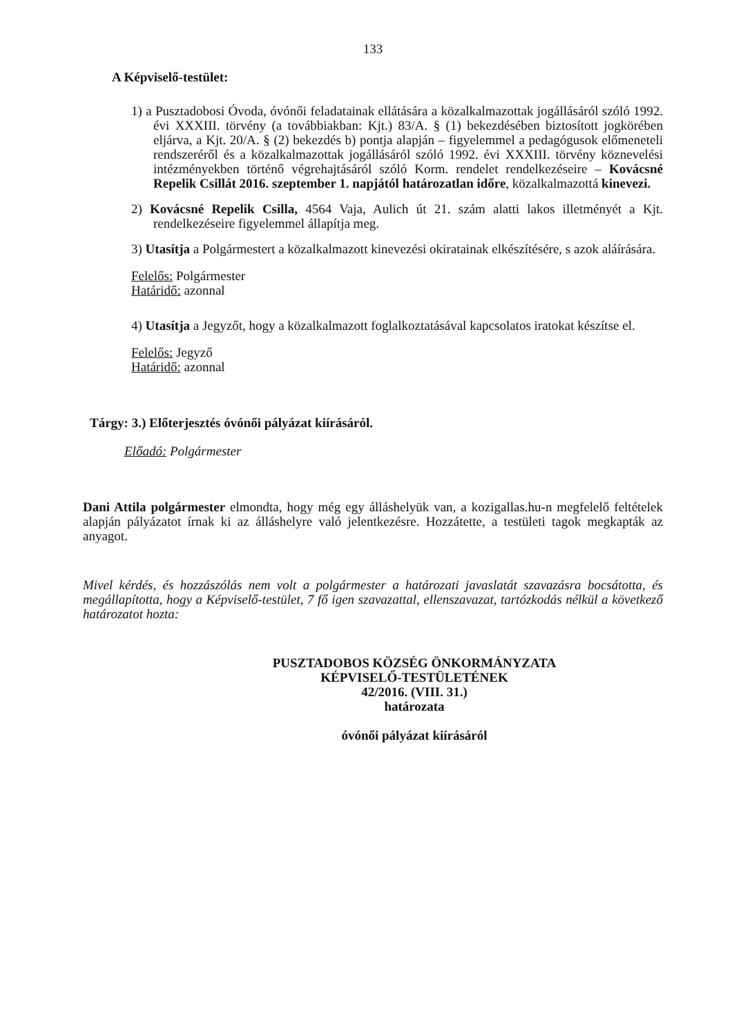133
A Képviselő-testület:
1) a Pusztadobosi Óvoda, óvónői feladatainak ellátására a közalkalmazottak jogállásáról szóló 1992. évi XXXIII. törvény (a továbbiakban: Kjt.) 83/A. § (1) bekezdésében biztosított jogkörében eljárva, a Kjt. 20/A. § (2) bekezdés b) pontja alapján – figyelemmel a pedagógusok előmeneteli rendszeréről és a közalkalmazottak jogállásáról szóló 1992. évi XXXIII. törvény köznevelési intézményekben történő végrehajtásáról szóló Korm. rendelet rendelkezéseire – Kovácsné Repelik Csillát 2016. szeptember 1. napjától határozatlan időre, közalkalmazottá kinevezi.
2) Kovácsné Repelik Csilla, 4564 Vaja, Aulich út 21. szám alatti lakos illetményét a Kjt. rendelkezéseire figyelemmel állapítja meg.
3) Utasítja a Polgármestert a közalkalmazott kinevezési okiratainak elkészítésére, s azok aláírására.
Felelős: Polgármester
Határidő: azonnal
4) Utasítja a Jegyzőt, hogy a közalkalmazott foglalkoztatásával kapcsolatos iratokat készítse el.
Felelős: Jegyző
Határidő: azonnal
Tárgy: 3.) Előterjesztés óvónői pályázat kiírásáról.
Előadó: Polgármester
Dani Attila polgármester elmondta, hogy még egy álláshelyük van, a kozigallas.hu-n megfelelő feltételek alapján pályázatot írnak ki az álláshelyre való jelentkezésre. Hozzátette, a testületi tagok megkapták az anyagot.
Mivel kérdés, és hozzászólás nem volt a polgármester a határozati javaslatát szavazásra bocsátotta, és megállapította, hogy a Képviselő-testület, 7 fő igen szavazattal, ellenszavazat, tartózkodás nélkül a következő határozatot hozta:
PUSZTADOBOS KÖZSÉG ÖNKORMÁNYZATA
KÉPVISELŐ-TESTÜLETÉNEK
42/2016. (VIII. 31.)
határozata
óvónői pályázat kiírásáról